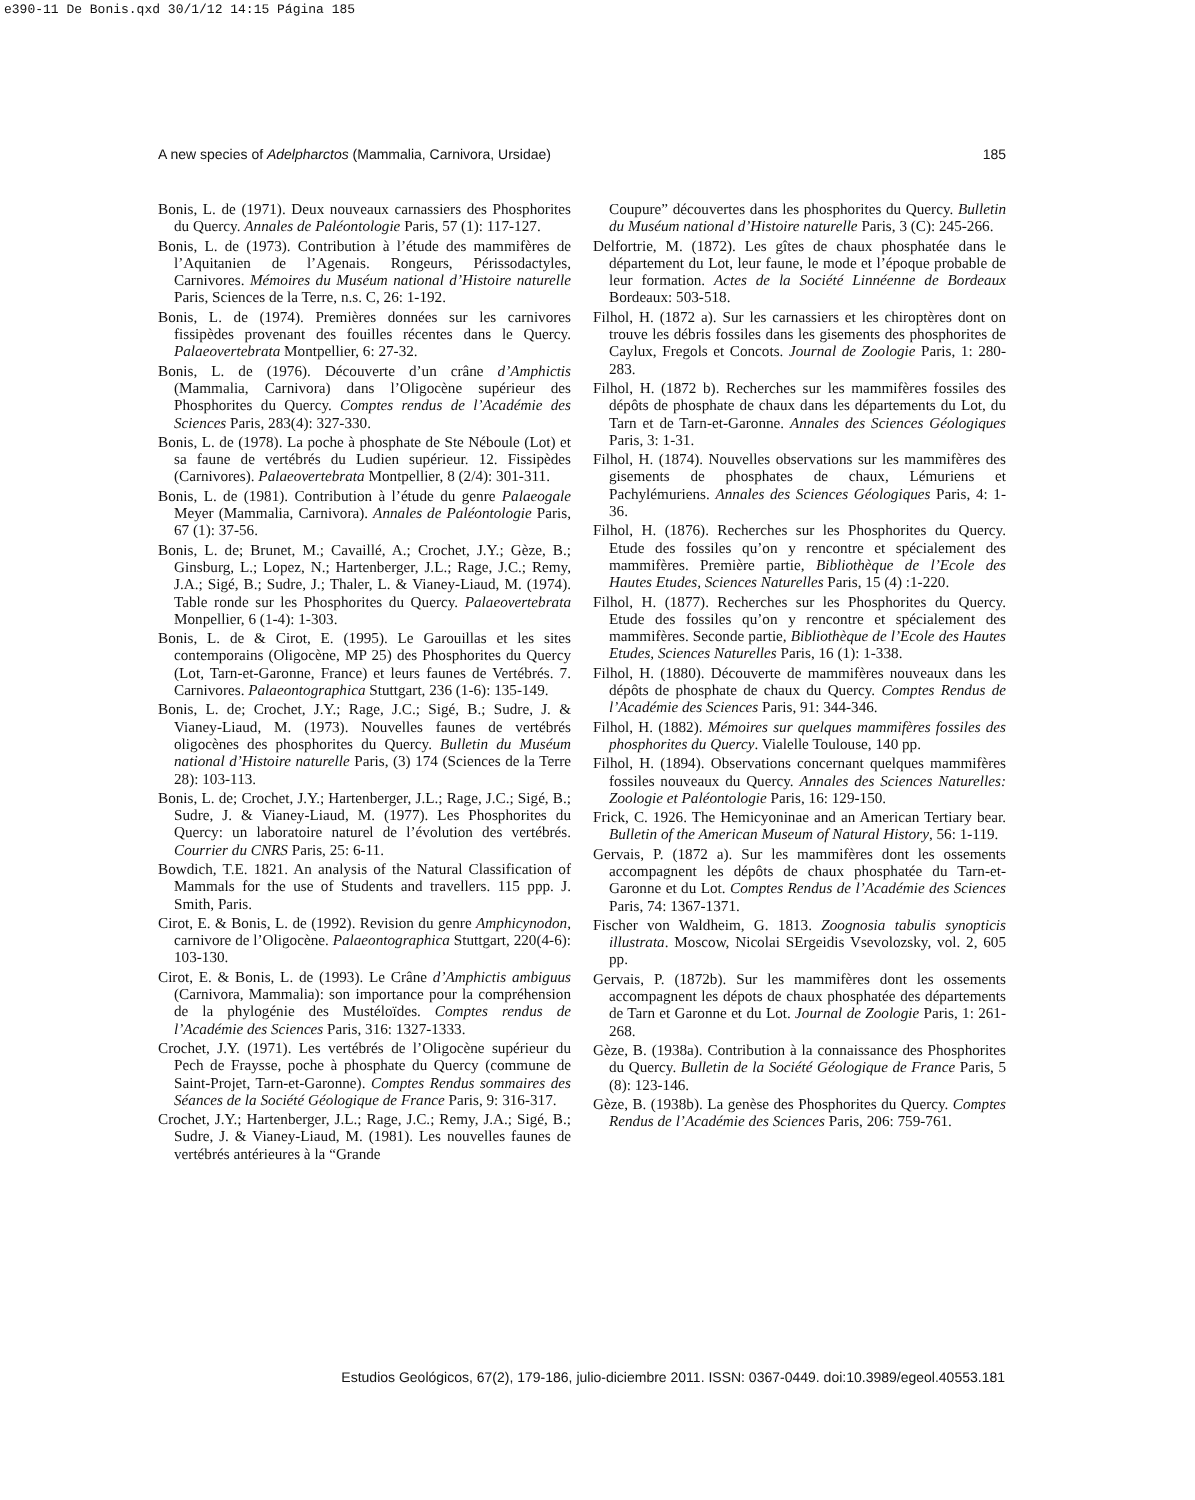e390-11 De Bonis.qxd 30/1/12 14:15 Página 185
A new species of Adelpharctos (Mammalia, Carnivora, Ursidae) 185
Bonis, L. de (1971). Deux nouveaux carnassiers des Phosphorites du Quercy. Annales de Paléontologie Paris, 57 (1): 117-127.
Bonis, L. de (1973). Contribution à l’étude des mammifères de l’Aquitanien de l’Agenais. Rongeurs, Périssodactyles, Carnivores. Mémoires du Muséum national d’Histoire naturelle Paris, Sciences de la Terre, n.s. C, 26: 1-192.
Bonis, L. de (1974). Premières données sur les carnivores fissipèdes provenant des fouilles récentes dans le Quercy. Palaeovertebrata Montpellier, 6: 27-32.
Bonis, L. de (1976). Découverte d’un crâne d’Amphictis (Mammalia, Carnivora) dans l’Oligocène supérieur des Phosphorites du Quercy. Comptes rendus de l’Académie des Sciences Paris, 283(4): 327-330.
Bonis, L. de (1978). La poche à phosphate de Ste Néboule (Lot) et sa faune de vertébrés du Ludien supérieur. 12. Fissipèdes (Carnivores). Palaeovertebrata Montpellier, 8 (2/4): 301-311.
Bonis, L. de (1981). Contribution à l’étude du genre Palaeogale Meyer (Mammalia, Carnivora). Annales de Paléontologie Paris, 67 (1): 37-56.
Bonis, L. de; Brunet, M.; Cavaillé, A.; Crochet, J.Y.; Gèze, B.; Ginsburg, L.; Lopez, N.; Hartenberger, J.L.; Rage, J.C.; Remy, J.A.; Sigé, B.; Sudre, J.; Thaler, L. & Vianey-Liaud, M. (1974). Table ronde sur les Phosphorites du Quercy. Palaeovertebrata Monpellier, 6 (1-4): 1-303.
Bonis, L. de & Cirot, E. (1995). Le Garouillas et les sites contemporains (Oligocène, MP 25) des Phosphorites du Quercy (Lot, Tarn-et-Garonne, France) et leurs faunes de Vertébrés. 7. Carnivores. Palaeontographica Stuttgart, 236 (1-6): 135-149.
Bonis, L. de; Crochet, J.Y.; Rage, J.C.; Sigé, B.; Sudre, J. & Vianey-Liaud, M. (1973). Nouvelles faunes de vertébrés oligocènes des phosphorites du Quercy. Bulletin du Muséum national d’Histoire naturelle Paris, (3) 174 (Sciences de la Terre 28): 103-113.
Bonis, L. de; Crochet, J.Y.; Hartenberger, J.L.; Rage, J.C.; Sigé, B.; Sudre, J. & Vianey-Liaud, M. (1977). Les Phosphorites du Quercy: un laboratoire naturel de l’évolution des vertébrés. Courrier du CNRS Paris, 25: 6-11.
Bowdich, T.E. 1821. An analysis of the Natural Classification of Mammals for the use of Students and travellers. 115 ppp. J. Smith, Paris.
Cirot, E. & Bonis, L. de (1992). Revision du genre Amphicynodon, carnivore de l’Oligocène. Palaeontographica Stuttgart, 220(4-6): 103-130.
Cirot, E. & Bonis, L. de (1993). Le Crâne d’Amphictis ambiguus (Carnivora, Mammalia): son importance pour la compréhension de la phylogénie des Mustéloïdes. Comptes rendus de l’Académie des Sciences Paris, 316: 1327-1333.
Crochet, J.Y. (1971). Les vertébrés de l’Oligocène supérieur du Pech de Fraysse, poche à phosphate du Quercy (commune de Saint-Projet, Tarn-et-Garonne). Comptes Rendus sommaires des Séances de la Société Géologique de France Paris, 9: 316-317.
Crochet, J.Y.; Hartenberger, J.L.; Rage, J.C.; Remy, J.A.; Sigé, B.; Sudre, J. & Vianey-Liaud, M. (1981). Les nouvelles faunes de vertébrés antérieures à la “Grande
Coupure” découvertes dans les phosphorites du Quercy. Bulletin du Muséum national d’Histoire naturelle Paris, 3 (C): 245-266.
Delfortrie, M. (1872). Les gîtes de chaux phosphatée dans le département du Lot, leur faune, le mode et l’époque probable de leur formation. Actes de la Société Linnéenne de Bordeaux Bordeaux: 503-518.
Filhol, H. (1872 a). Sur les carnassiers et les chiroptères dont on trouve les débris fossiles dans les gisements des phosphorites de Caylux, Fregols et Concots. Journal de Zoologie Paris, 1: 280-283.
Filhol, H. (1872 b). Recherches sur les mammifères fossiles des dépôts de phosphate de chaux dans les départements du Lot, du Tarn et de Tarn-et-Garonne. Annales des Sciences Géologiques Paris, 3: 1-31.
Filhol, H. (1874). Nouvelles observations sur les mammifères des gisements de phosphates de chaux, Lémuriens et Pachylémuriens. Annales des Sciences Géologiques Paris, 4: 1-36.
Filhol, H. (1876). Recherches sur les Phosphorites du Quercy. Etude des fossiles qu’on y rencontre et spécialement des mammifères. Première partie, Bibliothèque de l’Ecole des Hautes Etudes, Sciences Naturelles Paris, 15 (4) :1-220.
Filhol, H. (1877). Recherches sur les Phosphorites du Quercy. Etude des fossiles qu’on y rencontre et spécialement des mammifères. Seconde partie, Bibliothèque de l’Ecole des Hautes Etudes, Sciences Naturelles Paris, 16 (1): 1-338.
Filhol, H. (1880). Découverte de mammifères nouveaux dans les dépôts de phosphate de chaux du Quercy. Comptes Rendus de l’Académie des Sciences Paris, 91: 344-346.
Filhol, H. (1882). Mémoires sur quelques mammifères fossiles des phosphorites du Quercy. Vialelle Toulouse, 140 pp.
Filhol, H. (1894). Observations concernant quelques mammifères fossiles nouveaux du Quercy. Annales des Sciences Naturelles: Zoologie et Paléontologie Paris, 16: 129-150.
Frick, C. 1926. The Hemicyoninae and an American Tertiary bear. Bulletin of the American Museum of Natural History, 56: 1-119.
Gervais, P. (1872 a). Sur les mammifères dont les ossements accompagnent les dépôts de chaux phosphatée du Tarn-et-Garonne et du Lot. Comptes Rendus de l’Académie des Sciences Paris, 74: 1367-1371.
Fischer von Waldheim, G. 1813. Zoognosia tabulis synopticis illustrata. Moscow, Nicolai SErgeidis Vsevolozsky, vol. 2, 605 pp.
Gervais, P. (1872b). Sur les mammifères dont les ossements accompagnent les dépots de chaux phosphatée des départements de Tarn et Garonne et du Lot. Journal de Zoologie Paris, 1: 261-268.
Gèze, B. (1938a). Contribution à la connaissance des Phosphorites du Quercy. Bulletin de la Société Géologique de France Paris, 5 (8): 123-146.
Gèze, B. (1938b). La genèse des Phosphorites du Quercy. Comptes Rendus de l’Académie des Sciences Paris, 206: 759-761.
Estudios Geológicos, 67(2), 179-186, julio-diciembre 2011. ISSN: 0367-0449. doi:10.3989/egeol.40553.181